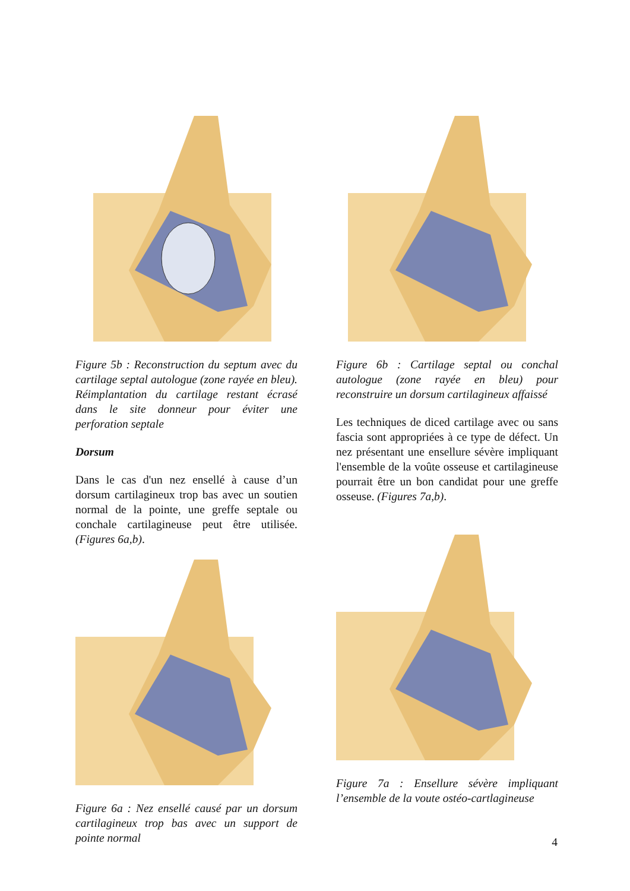Figure 5b : Reconstruction du septum avec du cartilage septal autologue (zone rayée en bleu). Réimplantation du cartilage restant écrasé dans le site donneur pour éviter une perforation septale
Dorsum
Dans le cas d'un nez ensellé à cause d’un dorsum cartilagineux trop bas avec un soutien normal de la pointe, une greffe septale ou conchale cartilagineuse peut être utilisée. (Figures 6a,b).
Figure 6a : Nez ensellé causé par un dorsum cartilagineux trop bas avec un support de pointe normal
Figure 6b : Cartilage septal ou conchal autologue (zone rayée en bleu) pour reconstruire un dorsum cartilagineux affaissé
Les techniques de diced cartilage avec ou sans fascia sont appropriées à ce type de défect. Un nez présentant une ensellure sévère impliquant l'ensemble de la voûte osseuse et cartilagineuse pourrait être un bon candidat pour une greffe osseuse. (Figures 7a,b).
Figure 7a : Ensellure sévère impliquant l’ensemble de la voute ostéo-cartlagineuse
4